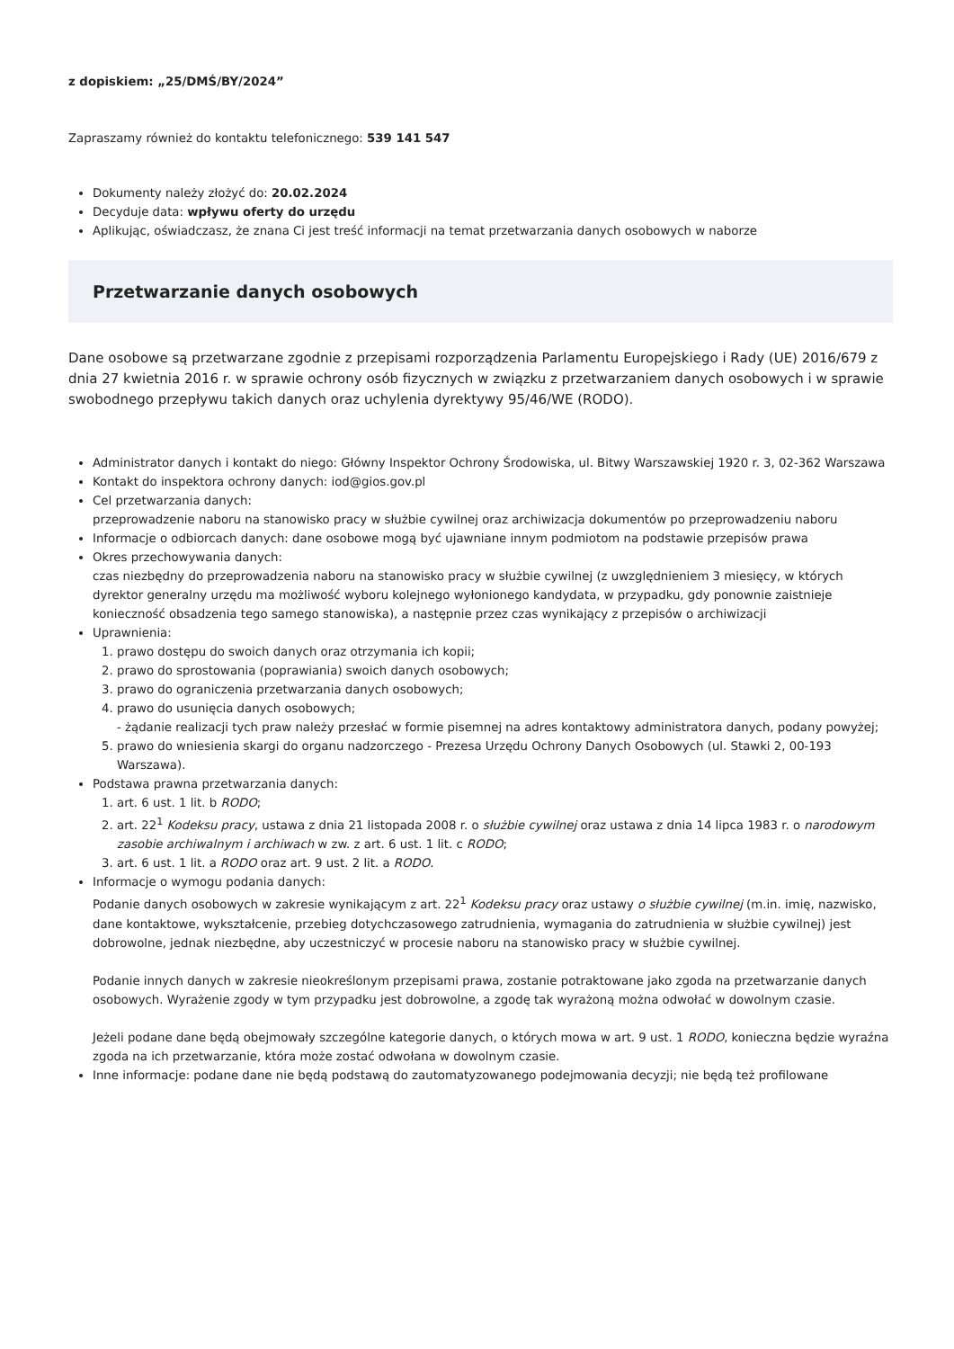z dopiskiem: „25/DMŚ/BY/2024”
Zapraszamy również do kontaktu telefonicznego: 539 141 547
Dokumenty należy złożyć do: 20.02.2024
Decyduje data: wpływu oferty do urzędu
Aplikując, oświadczasz, że znana Ci jest treść informacji na temat przetwarzania danych osobowych w naborze
Przetwarzanie danych osobowych
Dane osobowe są przetwarzane zgodnie z przepisami rozporządzenia Parlamentu Europejskiego i Rady (UE) 2016/679 z dnia 27 kwietnia 2016 r. w sprawie ochrony osób fizycznych w związku z przetwarzaniem danych osobowych i w sprawie swobodnego przepływu takich danych oraz uchylenia dyrektywy 95/46/WE (RODO).
Administrator danych i kontakt do niego: Główny Inspektor Ochrony Środowiska, ul. Bitwy Warszawskiej 1920 r. 3, 02-362 Warszawa
Kontakt do inspektora ochrony danych: iod@gios.gov.pl
Cel przetwarzania danych:
przeprowadzenie naboru na stanowisko pracy w służbie cywilnej oraz archiwizacja dokumentów po przeprowadzeniu naboru
Informacje o odbiorcach danych: dane osobowe mogą być ujawniane innym podmiotom na podstawie przepisów prawa
Okres przechowywania danych:
czas niezbędny do przeprowadzenia naboru na stanowisko pracy w służbie cywilnej (z uwzględnieniem 3 miesięcy, w których dyrektor generalny urzędu ma możliwość wyboru kolejnego wyłonionego kandydata, w przypadku, gdy ponownie zaistnieje konieczność obsadzenia tego samego stanowiska), a następnie przez czas wynikający z przepisów o archiwizacji
Uprawnienia:
1. prawo dostępu do swoich danych oraz otrzymania ich kopii;
2. prawo do sprostowania (poprawiania) swoich danych osobowych;
3. prawo do ograniczenia przetwarzania danych osobowych;
4. prawo do usunięcia danych osobowych;
- żądanie realizacji tych praw należy przesłać w formie pisemnej na adres kontaktowy administratora danych, podany powyżej;
5. prawo do wniesienia skargi do organu nadzorczego - Prezesa Urzędu Ochrony Danych Osobowych (ul. Stawki 2, 00-193 Warszawa).
Podstawa prawna przetwarzania danych:
1. art. 6 ust. 1 lit. b RODO;
2. art. 22<sup>1</sup> Kodeksu pracy, ustawa z dnia 21 listopada 2008 r. o służbie cywilnej oraz ustawa z dnia 14 lipca 1983 r. o narodowym zasobie archiwalnym i archiwach w zw. z art. 6 ust. 1 lit. c RODO;
3. art. 6 ust. 1 lit. a RODO oraz art. 9 ust. 2 lit. a RODO.
Informacje o wymogu podania danych:
Podanie danych osobowych w zakresie wynikającym z art. 22<sup>1</sup> Kodeksu pracy oraz ustawy o służbie cywilnej (m.in. imię, nazwisko, dane kontaktowe, wykształcenie, przebieg dotychczasowego zatrudnienia, wymagania do zatrudnienia w służbie cywilnej) jest dobrowolne, jednak niezbędne, aby uczestniczyć w procesie naboru na stanowisko pracy w służbie cywilnej.
Podanie innych danych w zakresie nieokreślonym przepisami prawa, zostanie potraktowane jako zgoda na przetwarzanie danych osobowych. Wyrażenie zgody w tym przypadku jest dobrowolne, a zgodę tak wyrażoną można odwołać w dowolnym czasie.
Jeżeli podane dane będą obejmowały szczególne kategorie danych, o których mowa w art. 9 ust. 1 RODO, konieczna będzie wyraźna zgoda na ich przetwarzanie, która może zostać odwołana w dowolnym czasie.
Inne informacje: podane dane nie będą podstawą do zautomatyzowanego podejmowania decyzji; nie będą też profilowane